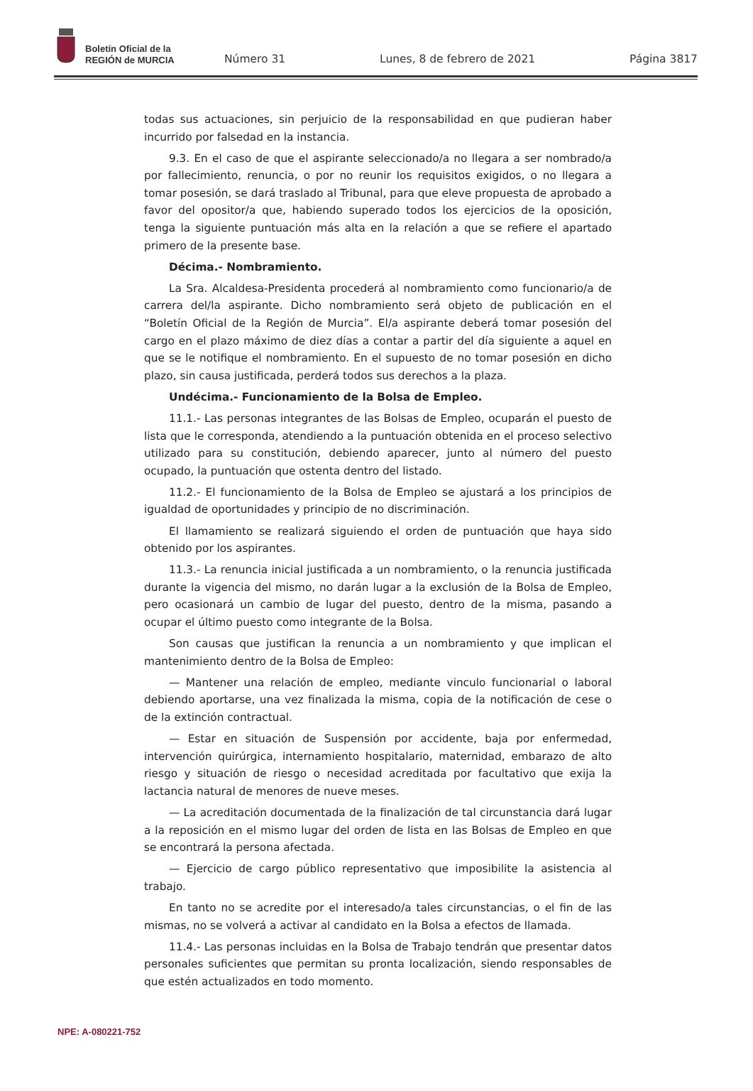Boletín Oficial de la
REGIÓN de MURCIA
Número 31 Lunes, 8 de febrero de 2021 Página 3817
todas sus actuaciones, sin perjuicio de la responsabilidad en que pudieran haber incurrido por falsedad en la instancia.
9.3. En el caso de que el aspirante seleccionado/a no llegara a ser nombrado/a por fallecimiento, renuncia, o por no reunir los requisitos exigidos, o no llegara a tomar posesión, se dará traslado al Tribunal, para que eleve propuesta de aprobado a favor del opositor/a que, habiendo superado todos los ejercicios de la oposición, tenga la siguiente puntuación más alta en la relación a que se refiere el apartado primero de la presente base.
Décima.- Nombramiento.
La Sra. Alcaldesa-Presidenta procederá al nombramiento como funcionario/a de carrera del/la aspirante. Dicho nombramiento será objeto de publicación en el “Boletín Oficial de la Región de Murcia”. El/a aspirante deberá tomar posesión del cargo en el plazo máximo de diez días a contar a partir del día siguiente a aquel en que se le notifique el nombramiento. En el supuesto de no tomar posesión en dicho plazo, sin causa justificada, perderá todos sus derechos a la plaza.
Undécima.- Funcionamiento de la Bolsa de Empleo.
11.1.- Las personas integrantes de las Bolsas de Empleo, ocuparán el puesto de lista que le corresponda, atendiendo a la puntuación obtenida en el proceso selectivo utilizado para su constitución, debiendo aparecer, junto al número del puesto ocupado, la puntuación que ostenta dentro del listado.
11.2.- El funcionamiento de la Bolsa de Empleo se ajustará a los principios de igualdad de oportunidades y principio de no discriminación.
El llamamiento se realizará siguiendo el orden de puntuación que haya sido obtenido por los aspirantes.
11.3.- La renuncia inicial justificada a un nombramiento, o la renuncia justificada durante la vigencia del mismo, no darán lugar a la exclusión de la Bolsa de Empleo, pero ocasionará un cambio de lugar del puesto, dentro de la misma, pasando a ocupar el último puesto como integrante de la Bolsa.
Son causas que justifican la renuncia a un nombramiento y que implican el mantenimiento dentro de la Bolsa de Empleo:
— Mantener una relación de empleo, mediante vinculo funcionarial o laboral debiendo aportarse, una vez finalizada la misma, copia de la notificación de cese o de la extinción contractual.
— Estar en situación de Suspensión por accidente, baja por enfermedad, intervención quirúrgica, internamiento hospitalario, maternidad, embarazo de alto riesgo y situación de riesgo o necesidad acreditada por facultativo que exija la lactancia natural de menores de nueve meses.
— La acreditación documentada de la finalización de tal circunstancia dará lugar a la reposición en el mismo lugar del orden de lista en las Bolsas de Empleo en que se encontrará la persona afectada.
— Ejercicio de cargo público representativo que imposibilite la asistencia al trabajo.
En tanto no se acredite por el interesado/a tales circunstancias, o el fin de las mismas, no se volverá a activar al candidato en la Bolsa a efectos de llamada.
11.4.- Las personas incluidas en la Bolsa de Trabajo tendrán que presentar datos personales suficientes que permitan su pronta localización, siendo responsables de que estén actualizados en todo momento.
NPE: A-080221-752